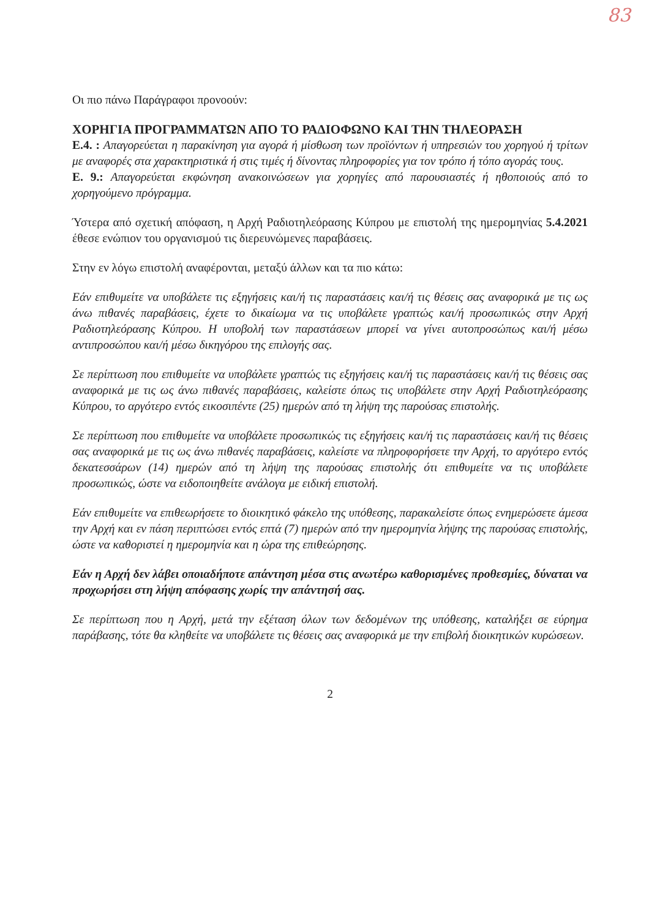83
Οι πιο πάνω Παράγραφοι προνοούν:
ΧΟΡΗΓΙΑ ΠΡΟΓΡΑΜΜΑΤΩΝ ΑΠΟ ΤΟ ΡΑΔΙΟΦΩΝΟ ΚΑΙ ΤΗΝ ΤΗΛΕΟΡΑΣΗ
Ε.4. : Απαγορεύεται η παρακίνηση για αγορά ή μίσθωση των προϊόντων ή υπηρεσιών του χορηγού ή τρίτων με αναφορές στα χαρακτηριστικά ή στις τιμές ή δίνοντας πληροφορίες για τον τρόπο ή τόπο αγοράς τους.
Ε. 9.: Απαγορεύεται εκφώνηση ανακοινώσεων για χορηγίες από παρουσιαστές ή ηθοποιούς από το χορηγούμενο πρόγραμμα.
Ύστερα από σχετική απόφαση, η Αρχή Ραδιοτηλεόρασης Κύπρου με επιστολή της ημερομηνίας 5.4.2021 έθεσε ενώπιον του οργανισμού τις διερευνώμενες παραβάσεις.
Στην εν λόγω επιστολή αναφέρονται, μεταξύ άλλων και τα πιο κάτω:
Εάν επιθυμείτε να υποβάλετε τις εξηγήσεις και/ή τις παραστάσεις και/ή τις θέσεις σας αναφορικά με τις ως άνω πιθανές παραβάσεις, έχετε το δικαίωμα να τις υποβάλετε γραπτώς και/ή προσωπικώς στην Αρχή Ραδιοτηλεόρασης Κύπρου. Η υποβολή των παραστάσεων μπορεί να γίνει αυτοπροσώπως και/ή μέσω αντιπροσώπου και/ή μέσω δικηγόρου της επιλογής σας.
Σε περίπτωση που επιθυμείτε να υποβάλετε γραπτώς τις εξηγήσεις και/ή τις παραστάσεις και/ή τις θέσεις σας αναφορικά με τις ως άνω πιθανές παραβάσεις, καλείστε όπως τις υποβάλετε στην Αρχή Ραδιοτηλεόρασης Κύπρου, το αργότερο εντός εικοσιπέντε (25) ημερών από τη λήψη της παρούσας επιστολής.
Σε περίπτωση που επιθυμείτε να υποβάλετε προσωπικώς τις εξηγήσεις και/ή τις παραστάσεις και/ή τις θέσεις σας αναφορικά με τις ως άνω πιθανές παραβάσεις, καλείστε να πληροφορήσετε την Αρχή, το αργότερο εντός δεκατεσσάρων (14) ημερών από τη λήψη της παρούσας επιστολής ότι επιθυμείτε να τις υποβάλετε προσωπικώς, ώστε να ειδοποιηθείτε ανάλογα με ειδική επιστολή.
Εάν επιθυμείτε να επιθεωρήσετε το διοικητικό φάκελο της υπόθεσης, παρακαλείστε όπως ενημερώσετε άμεσα την Αρχή και εν πάση περιπτώσει εντός επτά (7) ημερών από την ημερομηνία λήψης της παρούσας επιστολής, ώστε να καθοριστεί η ημερομηνία και η ώρα της επιθεώρησης.
Εάν η Αρχή δεν λάβει οποιαδήποτε απάντηση μέσα στις ανωτέρω καθορισμένες προθεσμίες, δύναται να προχωρήσει στη λήψη απόφασης χωρίς την απάντησή σας.
Σε περίπτωση που η Αρχή, μετά την εξέταση όλων των δεδομένων της υπόθεσης, καταλήξει σε εύρημα παράβασης, τότε θα κληθείτε να υποβάλετε τις θέσεις σας αναφορικά με την επιβολή διοικητικών κυρώσεων.
2